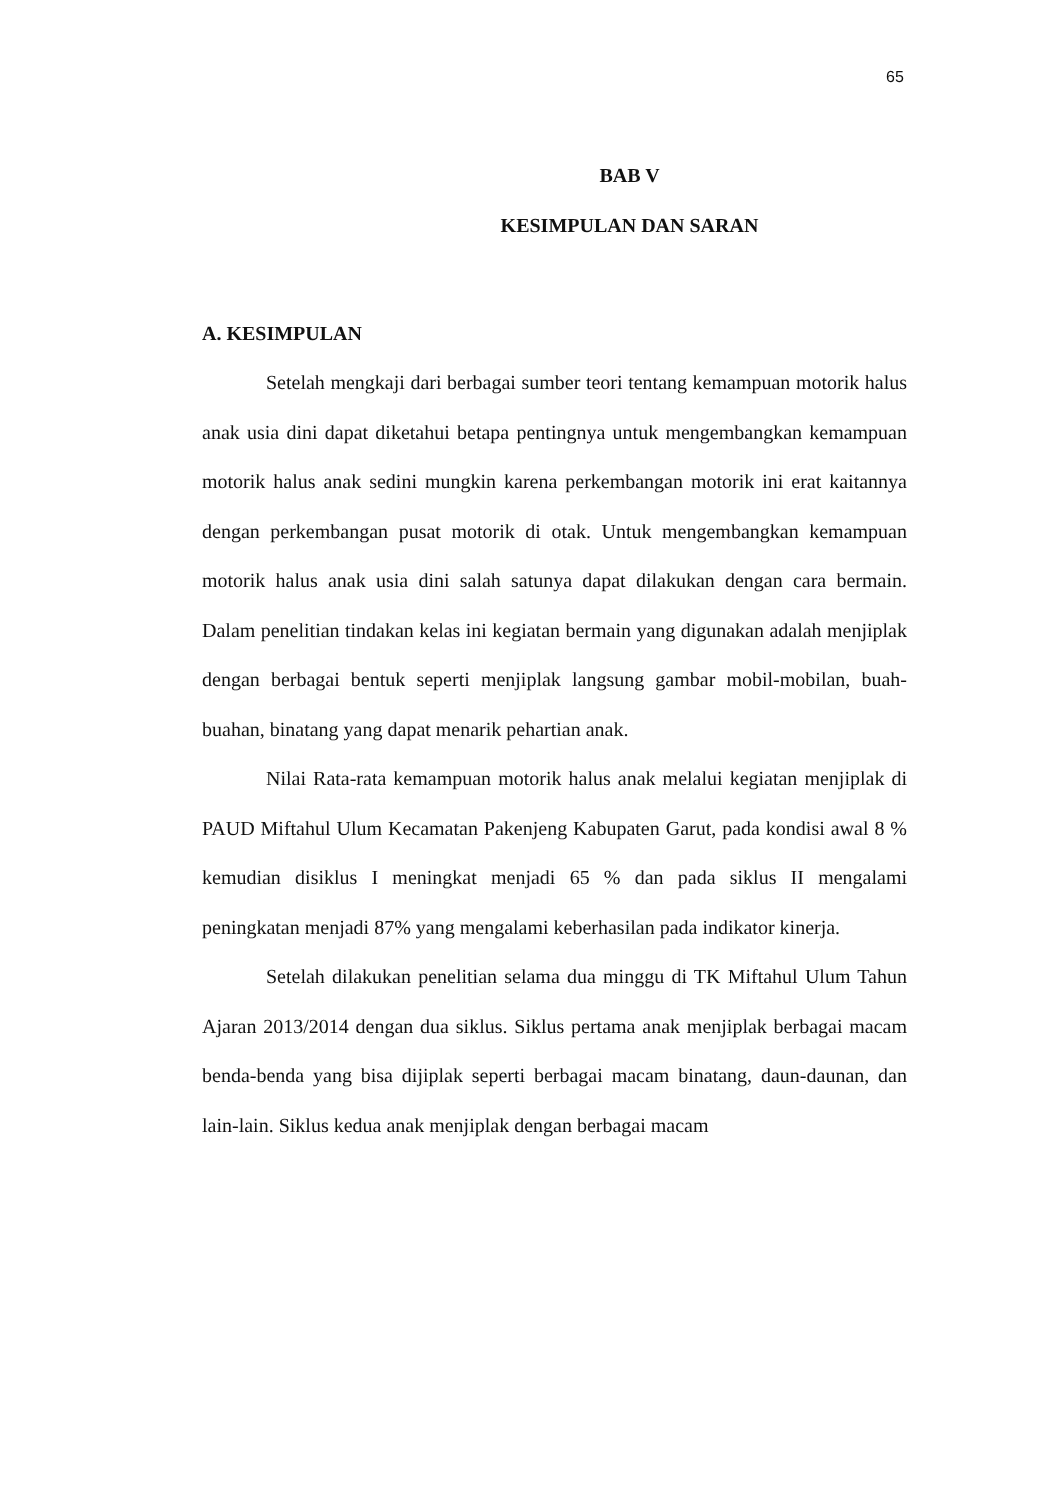65
BAB V
KESIMPULAN DAN SARAN
A. KESIMPULAN
Setelah mengkaji dari berbagai sumber teori tentang kemampuan motorik halus anak usia dini dapat diketahui betapa pentingnya untuk mengembangkan kemampuan motorik halus anak sedini mungkin karena perkembangan motorik ini erat kaitannya dengan perkembangan pusat motorik di otak. Untuk mengembangkan kemampuan motorik halus anak usia dini salah satunya dapat dilakukan dengan cara bermain. Dalam penelitian tindakan kelas ini kegiatan bermain yang digunakan adalah menjiplak dengan berbagai bentuk seperti menjiplak langsung gambar mobil-mobilan, buah-buahan, binatang yang dapat menarik pehartian anak.
Nilai Rata-rata kemampuan motorik halus anak melalui kegiatan menjiplak di PAUD Miftahul Ulum Kecamatan Pakenjeng Kabupaten Garut, pada kondisi awal 8 % kemudian disiklus I meningkat menjadi 65 % dan pada siklus II mengalami peningkatan menjadi 87% yang mengalami keberhasilan pada indikator kinerja.
Setelah dilakukan penelitian selama dua minggu di TK Miftahul Ulum Tahun Ajaran 2013/2014 dengan dua siklus. Siklus pertama anak menjiplak berbagai macam benda-benda yang bisa dijiplak seperti berbagai macam binatang, daun-daunan, dan lain-lain. Siklus kedua anak menjiplak dengan berbagai macam